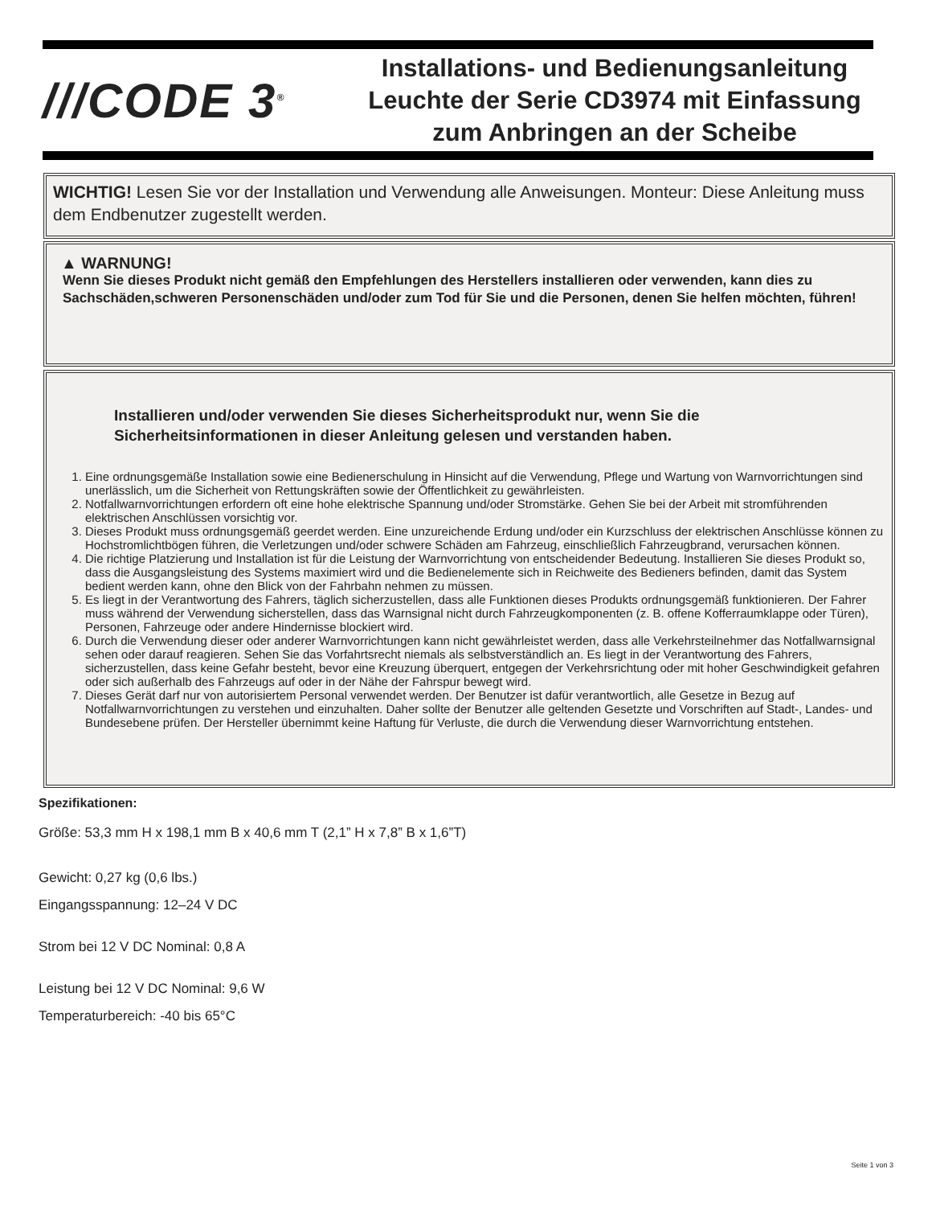///CODE 3<sup>®</sup>
Installations- und Bedienungsanleitung
Leuchte der Serie CD3974 mit Einfassung
zum Anbringen an der Scheibe
WICHTIG! Lesen Sie vor der Installation und Verwendung alle Anweisungen. Monteur: Diese Anleitung muss dem Endbenutzer zugestellt werden.
▲ WARNUNG!
Wenn Sie dieses Produkt nicht gemäß den Empfehlungen des Herstellers installieren oder verwenden, kann dies zu Sachschäden,schweren Personenschäden und/oder zum Tod für Sie und die Personen, denen Sie helfen möchten, führen!
Installieren und/oder verwenden Sie dieses Sicherheitsprodukt nur, wenn Sie die Sicherheitsinformationen in dieser Anleitung gelesen und verstanden haben.
1. Eine ordnungsgemäße Installation sowie eine Bedienerschulung in Hinsicht auf die Verwendung, Pflege und Wartung von Warnvorrichtungen sind unerlässlich, um die Sicherheit von Rettungskräften sowie der Öffentlichkeit zu gewährleisten.
2. Notfallwarnvorrichtungen erfordern oft eine hohe elektrische Spannung und/oder Stromstärke. Gehen Sie bei der Arbeit mit stromführenden elektrischen Anschlüssen vorsichtig vor.
3. Dieses Produkt muss ordnungsgemäß geerdet werden. Eine unzureichende Erdung und/oder ein Kurzschluss der elektrischen Anschlüsse können zu Hochstromlichtbögen führen, die Verletzungen und/oder schwere Schäden am Fahrzeug, einschließlich Fahrzeugbrand, verursachen können.
4. Die richtige Platzierung und Installation ist für die Leistung der Warnvorrichtung von entscheidender Bedeutung. Installieren Sie dieses Produkt so, dass die Ausgangsleistung des Systems maximiert wird und die Bedienelemente sich in Reichweite des Bedieners befinden, damit das System bedient werden kann, ohne den Blick von der Fahrbahn nehmen zu müssen.
5. Es liegt in der Verantwortung des Fahrers, täglich sicherzustellen, dass alle Funktionen dieses Produkts ordnungsgemäß funktionieren. Der Fahrer muss während der Verwendung sicherstellen, dass das Warnsignal nicht durch Fahrzeugkomponenten (z. B. offene Kofferraumklappe oder Türen), Personen, Fahrzeuge oder andere Hindernisse blockiert wird.
6. Durch die Verwendung dieser oder anderer Warnvorrichtungen kann nicht gewährleistet werden, dass alle Verkehrsteilnehmer das Notfallwarnsignal sehen oder darauf reagieren. Sehen Sie das Vorfahrtsrecht niemals als selbstverständlich an. Es liegt in der Verantwortung des Fahrers, sicherzustellen, dass keine Gefahr besteht, bevor eine Kreuzung überquert, entgegen der Verkehrsrichtung oder mit hoher Geschwindigkeit gefahren oder sich außerhalb des Fahrzeugs auf oder in der Nähe der Fahrspur bewegt wird.
7. Dieses Gerät darf nur von autorisiertem Personal verwendet werden. Der Benutzer ist dafür verantwortlich, alle Gesetze in Bezug auf Notfallwarnvorrichtungen zu verstehen und einzuhalten. Daher sollte der Benutzer alle geltenden Gesetzte und Vorschriften auf Stadt-, Landes- und Bundesebene prüfen. Der Hersteller übernimmt keine Haftung für Verluste, die durch die Verwendung dieser Warnvorrichtung entstehen.
Spezifikationen:
Größe: 53,3 mm H x 198,1 mm B x 40,6 mm T (2,1” H x 7,8” B x 1,6”T)
Gewicht: 0,27 kg (0,6 lbs.)
Eingangsspannung: 12–24 V DC
Strom bei 12 V DC Nominal: 0,8 A
Leistung bei 12 V DC Nominal: 9,6 W
Temperaturbereich: -40 bis 65°C
Seite 1 von 3